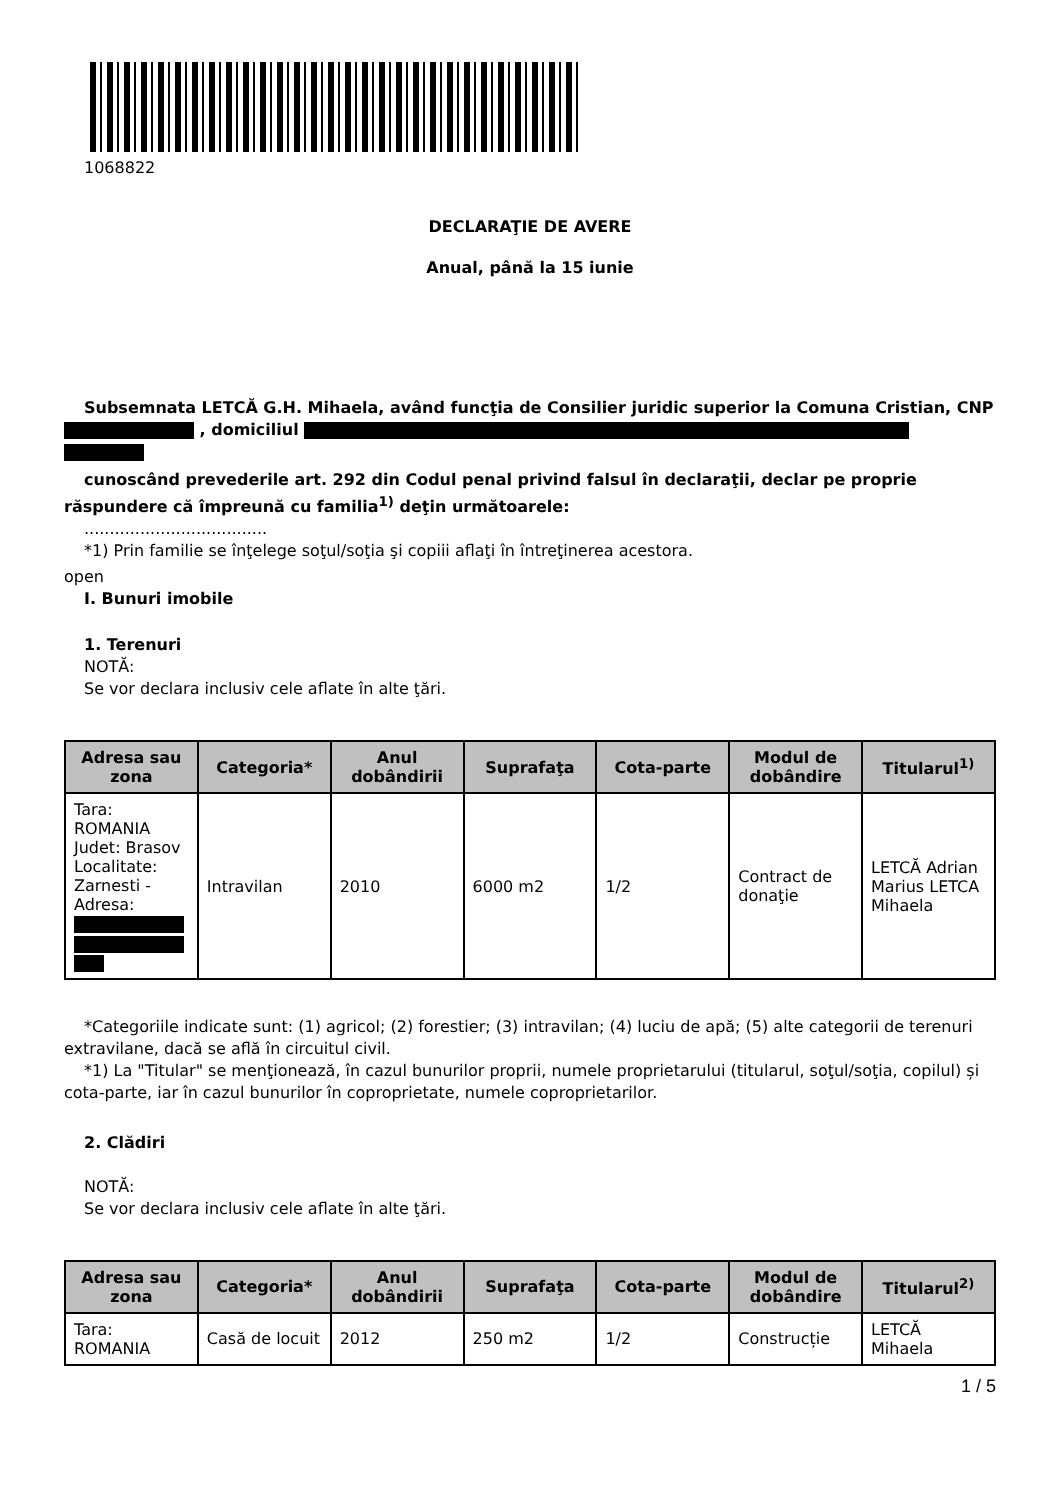1068822
DECLARAŢIE DE AVERE
Anual, până la 15 iunie
Subsemnata LETCĂ G.H. Mihaela, având funcţia de Consilier juridic superior la Comuna Cristian, CNP , domiciliul
cunoscând prevederile art. 292 din Codul penal privind falsul în declaraţii, declar pe proprie răspundere că împreună cu familia<sup>1)</sup> deţin următoarele:
....................................
*1) Prin familie se înţelege soţul/soţia şi copiii aflaţi în întreţinerea acestora.
open
I. Bunuri imobile
1. Terenuri
NOTĂ:
Se vor declara inclusiv cele aflate în alte ţări.
| Adresa sau zona | Categoria* | Anul dobândirii | Suprafaţa | Cota-parte | Modul de dobândire | Titularul<sup>1)</sup> |
| --- | --- | --- | --- | --- | --- | --- |
| Tara: ROMANIA Judet: Brasov Localitate: Zarnesti - Adresa: | Intravilan | 2010 | 6000 m2 | 1/2 | Contract de donaţie | LETCĂ Adrian Marius LETCA Mihaela |
*Categoriile indicate sunt: (1) agricol; (2) forestier; (3) intravilan; (4) luciu de apă; (5) alte categorii de terenuri extravilane, dacă se află în circuitul civil.
*1) La "Titular" se menţionează, în cazul bunurilor proprii, numele proprietarului (titularul, soţul/soţia, copilul) și cota-parte, iar în cazul bunurilor în coproprietate, numele coproprietarilor.
2. Clădiri
NOTĂ:
Se vor declara inclusiv cele aflate în alte ţări.
| Adresa sau zona | Categoria* | Anul dobândirii | Suprafaţa | Cota-parte | Modul de dobândire | Titularul<sup>2)</sup> |
| --- | --- | --- | --- | --- | --- | --- |
| Tara: ROMANIA | Casă de locuit | 2012 | 250 m2 | 1/2 | Construcție | LETCĂ Mihaela |
1 / 5